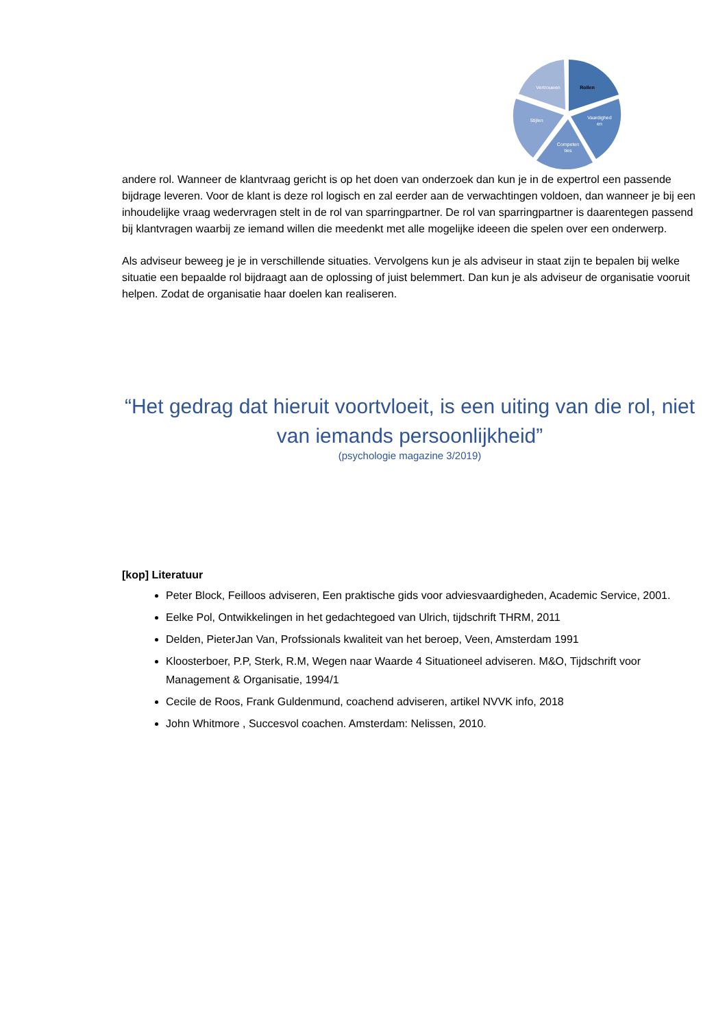Rollen
Vaardighed
en
Competen
ties
Stijlen
Vertrouwen
andere rol. Wanneer de klantvraag gericht is op het doen van onderzoek dan kun je in de expertrol een passende bijdrage leveren. Voor de klant is deze rol logisch en zal eerder aan de verwachtingen voldoen, dan wanneer je bij een inhoudelijke vraag wedervragen stelt in de rol van sparringpartner. De rol van sparringpartner is daarentegen passend bij klantvragen waarbij ze iemand willen die meedenkt met alle mogelijke ideeen die spelen over een onderwerp.
Als adviseur beweeg je je in verschillende situaties. Vervolgens kun je als adviseur in staat zijn te bepalen bij welke situatie een bepaalde rol bijdraagt aan de oplossing of juist belemmert. Dan kun je als adviseur de organisatie vooruit helpen. Zodat de organisatie haar doelen kan realiseren.
“Het gedrag dat hieruit voortvloeit, is een uiting van die rol, niet van iemands persoonlijkheid”
(psychologie magazine 3/2019)
[kop] Literatuur
Peter Block, Feilloos adviseren, Een praktische gids voor adviesvaardigheden, Academic Service, 2001.
Eelke Pol, Ontwikkelingen in het gedachtegoed van Ulrich, tijdschrift THRM, 2011
Delden, PieterJan Van, Profssionals kwaliteit van het beroep, Veen, Amsterdam 1991
Kloosterboer, P.P, Sterk, R.M, Wegen naar Waarde 4 Situationeel adviseren. M&O, Tijdschrift voor Management & Organisatie, 1994/1
Cecile de Roos, Frank Guldenmund, coachend adviseren, artikel NVVK info, 2018
John Whitmore , Succesvol coachen. Amsterdam: Nelissen, 2010.